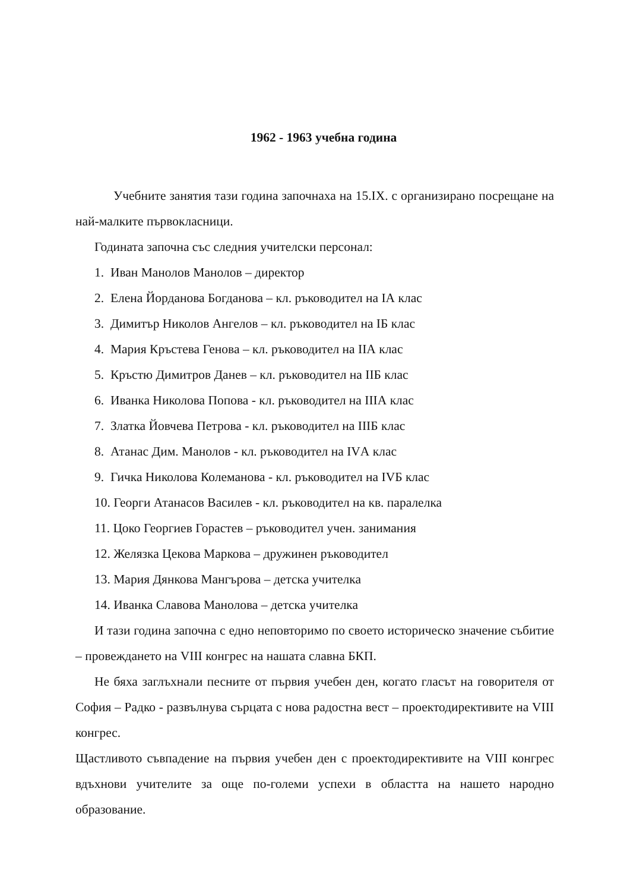1962 - 1963 учебна година
Учебните занятия тази година започнаха на 15.IX. с организирано посрещане на най-малките първокласници.
Годината започна със следния учителски персонал:
1. Иван Манолов Манолов – директор
2. Елена Йорданова Богданова – кл. ръководител на IА клас
3. Димитър Николов Ангелов – кл. ръководител на IБ клас
4. Мария Кръстева Генова – кл. ръководител на IIА клас
5. Кръстю Димитров Данев – кл. ръководител на IIБ клас
6. Иванка Николова Попова - кл. ръководител на IIIА клас
7. Златка Йовчева Петрова - кл. ръководител на IIIБ клас
8. Атанас Дим. Манолов - кл. ръководител на IVА клас
9. Гичка Николова Колеманова - кл. ръководител на IVБ клас
10. Георги Атанасов Василев - кл. ръководител на кв. паралелка
11. Цоко Георгиев Горастев – ръководител учен. занимания
12. Желязка Цекова Маркова – дружинен ръководител
13. Мария Дянкова Мангърова – детска учителка
14. Иванка Славова Манолова – детска учителка
И тази година започна с едно неповторимо по своето историческо значение събитие – провеждането на VIII конгрес на нашата славна БКП.
Не бяха заглъхнали песните от първия учебен ден, когато гласът на говорителя от София – Радко - развълнува сърцата с нова радостна вест – проектодирективите на VIII конгрес.
Щастливото съвпадение на първия учебен ден с проектодирективите на VIII конгрес вдъхнови учителите за още по-големи успехи в областта на нашето народно образование.